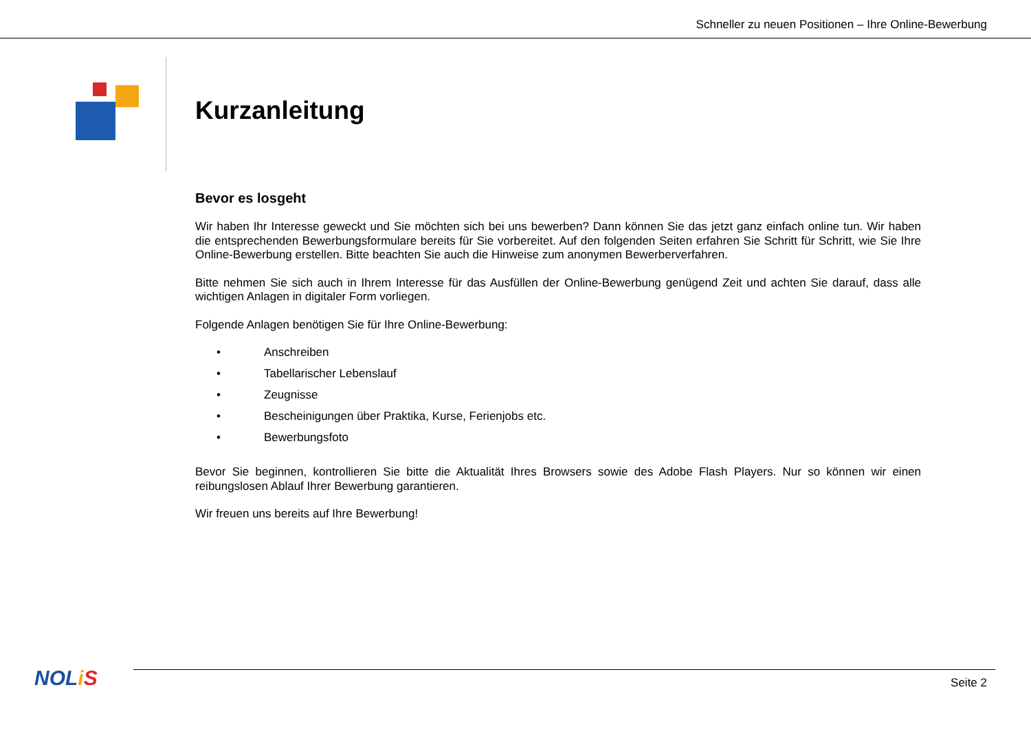Schneller zu neuen Positionen – Ihre Online-Bewerbung
Kurzanleitung
Bevor es losgeht
Wir haben Ihr Interesse geweckt und Sie möchten sich bei uns bewerben? Dann können Sie das jetzt ganz einfach online tun. Wir haben die entsprechenden Bewerbungsformulare bereits für Sie vorbereitet. Auf den folgenden Seiten erfahren Sie Schritt für Schritt, wie Sie Ihre Online-Bewerbung erstellen. Bitte beachten Sie auch die Hinweise zum anonymen Bewerberverfahren.
Bitte nehmen Sie sich auch in Ihrem Interesse für das Ausfüllen der Online-Bewerbung genügend Zeit und achten Sie darauf, dass alle wichtigen Anlagen in digitaler Form vorliegen.
Folgende Anlagen benötigen Sie für Ihre Online-Bewerbung:
• Anschreiben
• Tabellarischer Lebenslauf
• Zeugnisse
• Bescheinigungen über Praktika, Kurse, Ferienjobs etc.
• Bewerbungsfoto
Bevor Sie beginnen, kontrollieren Sie bitte die Aktualität Ihres Browsers sowie des Adobe Flash Players. Nur so können wir einen reibungslosen Ablauf Ihrer Bewerbung garantieren.
Wir freuen uns bereits auf Ihre Bewerbung!
NOLiS Seite 2